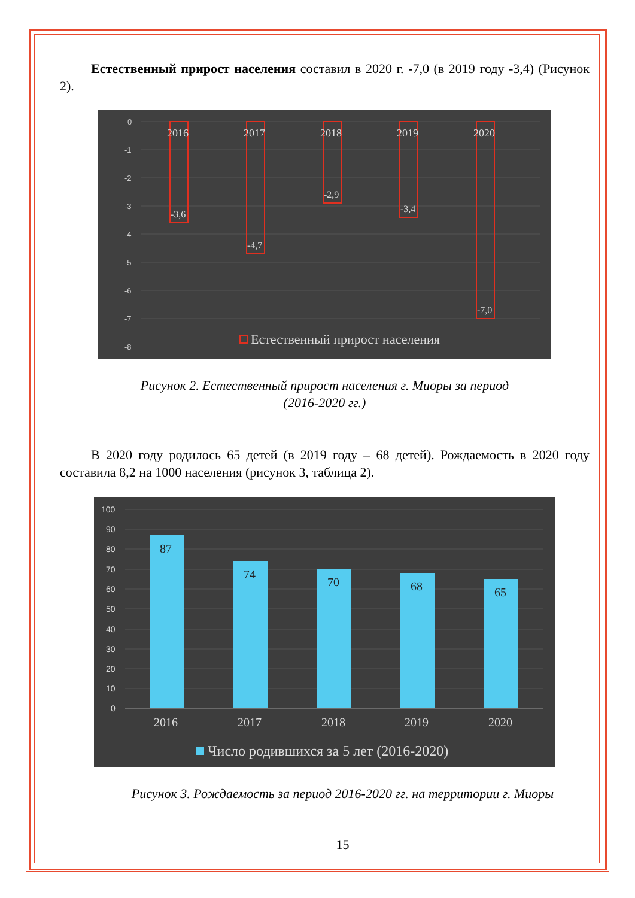Естественный прирост населения составил в 2020 г. -7,0 (в 2019 году -3,4) (Рисунок 2).
0
-1
-2
-3
-4
-5
-6
-7
-8
2016
2017
2018
2019
2020
-3,6
-4,7
-2,9
-3,4
-7,0
Естественный прирост населения
Рисунок 2. Естественный прирост населения г. Миоры за период
(2016-2020 гг.)
В 2020 году родилось 65 детей (в 2019 году – 68 детей). Рождаемость в 2020 году составила 8,2 на 1000 населения (рисунок 3, таблица 2).
100
90
80
70
60
50
40
30
20
10
0
87
74
70
68
65
2016
2017
2018
2019
2020
Число родившихся за 5 лет (2016-2020)
Рисунок 3. Рождаемость за период 2016-2020 гг. на территории г. Миоры
15